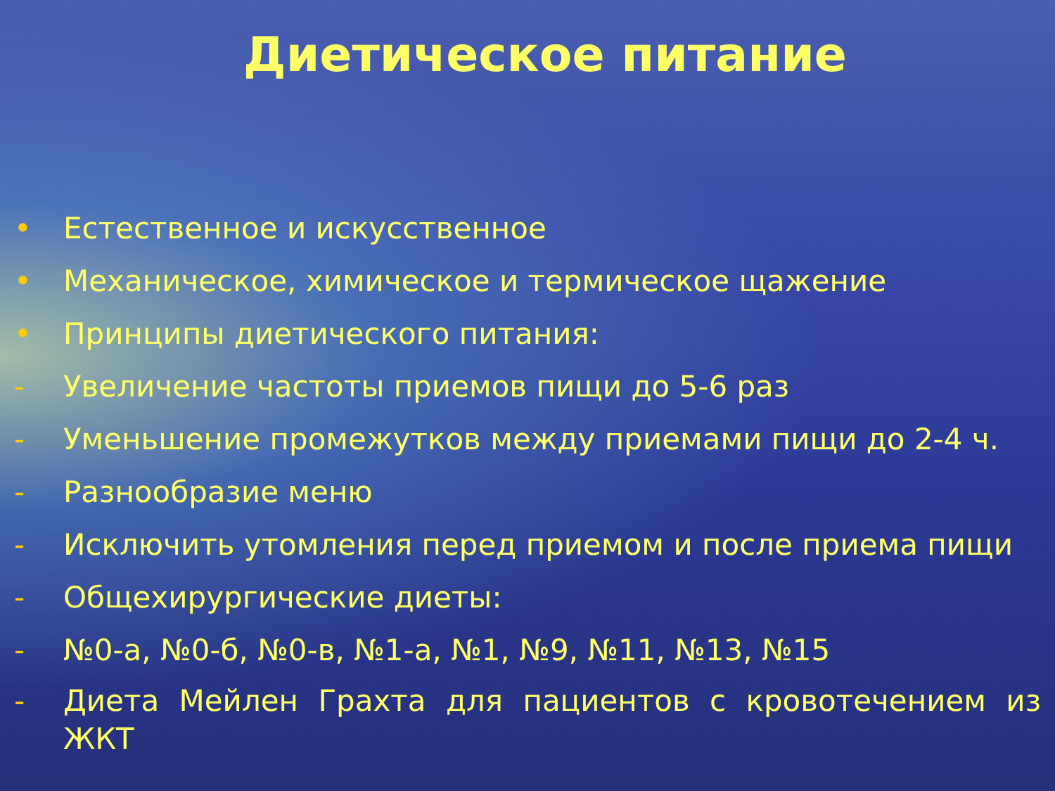Диетическое питание
• Естественное и искусственное
• Механическое, химическое и термическое щажение
• Принципы диетического питания:
- Увеличение частоты приемов пищи до 5-6 раз
- Уменьшение промежутков между приемами пищи до 2-4 ч.
- Разнообразие меню
- Исключить утомления перед приемом и после приема пищи
- Общехирургические диеты:
- №0-а, №0-б, №0-в, №1-а, №1, №9, №11, №13, №15
- Диета Мейлен Грахта для пациентов с кровотечением из ЖКТ